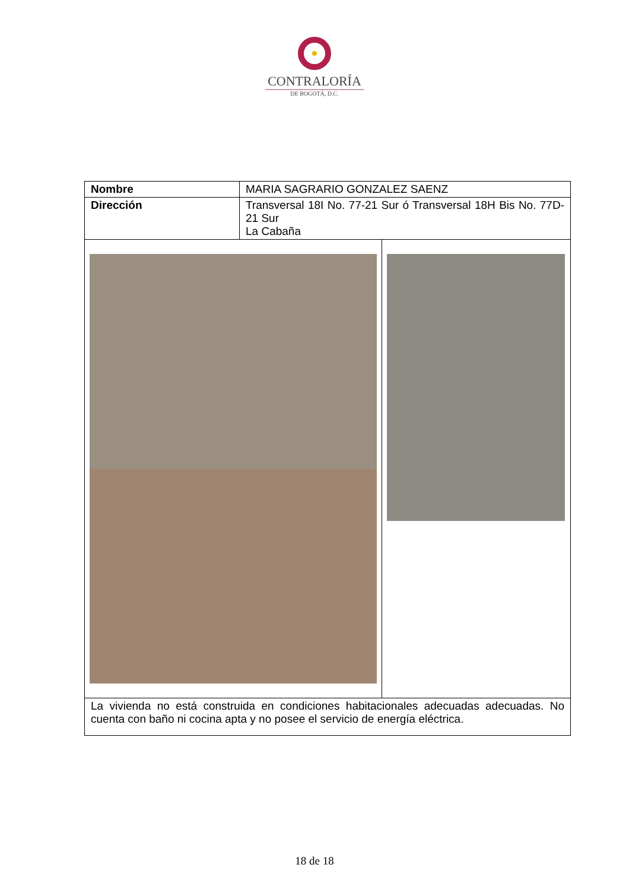CONTRALORÍA
DE BOGOTÁ, D.C.
| Nombre | MARIA SAGRARIO GONZALEZ SAENZ | |
| Dirección | Transversal 18I No. 77-21 Sur ó Transversal 18H Bis No. 77D-21 Sur La Cabaña | |
| La vivienda no está construida en condiciones habitacionales adecuadas adecuadas. No cuenta con baño ni cocina apta y no posee el servicio de energía eléctrica. | | |
18 de 18